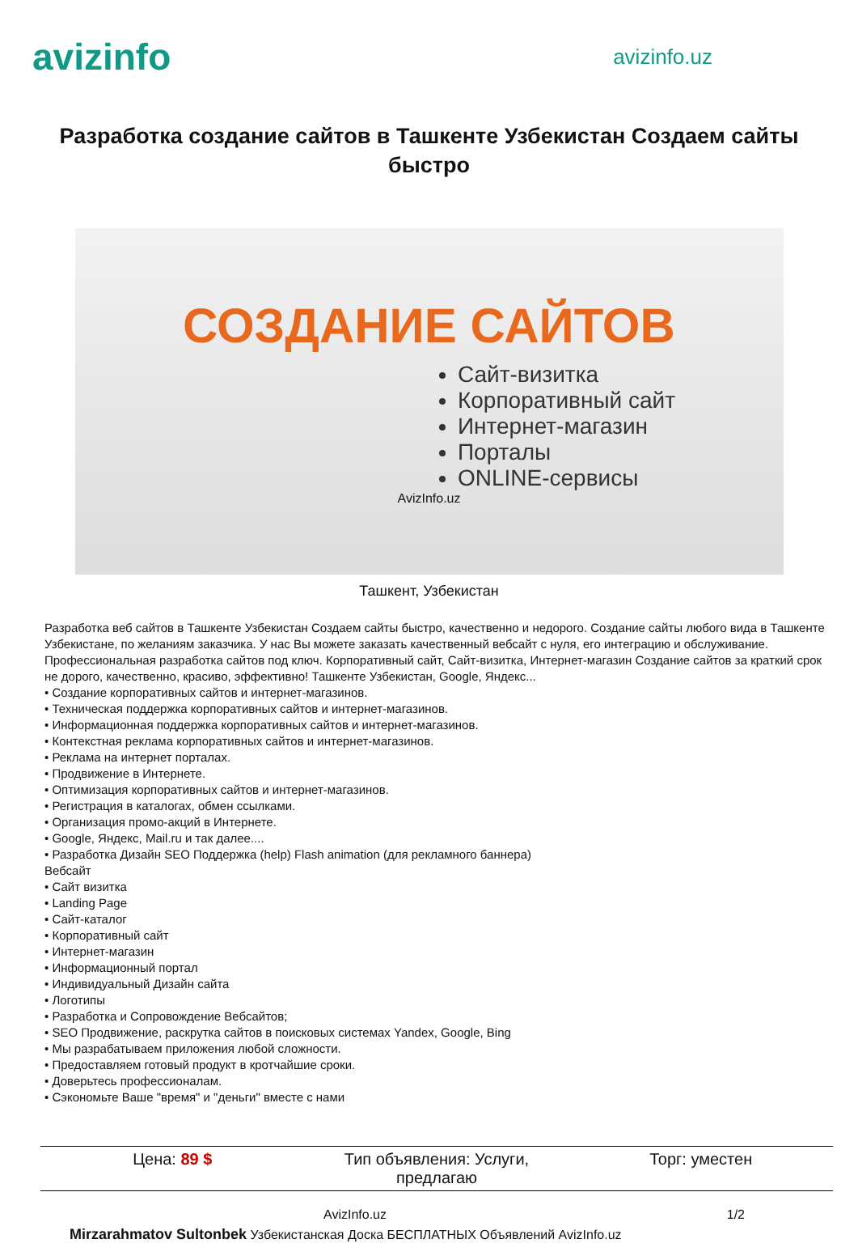avizinfo
avizinfo.uz
Разработка создание сайтов в Ташкенте Узбекистан Создаем сайты быстро
СОЗДАНИЕ САЙТОВ
Сайт-визитка
Корпоративный сайт
Интернет-магазин
Порталы
ONLINE-сервисы
AvizInfo.uz
Ташкент, Узбекистан
Разработка веб сайтов в Ташкенте Узбекистан Создаем сайты быстро, качественно и недорого. Создание сайты любого вида в Ташкенте Узбекистане, по желаниям заказчика. У нас Вы можете заказать качественный вебсайт с нуля, его интеграцию и обслуживание. Профессиональная разработка сайтов под ключ. Корпоративный сайт, Сайт-визитка, Интернет-магазин Создание сайтов за краткий срок не дорого, качественно, красиво, эффективно! Ташкенте Узбекистан, Google, Яндекс...
• Создание корпоративных сайтов и интернет-магазинов.
• Техническая поддержка корпоративных сайтов и интернет-магазинов.
• Информационная поддержка корпоративных сайтов и интернет-магазинов.
• Контекстная реклама корпоративных сайтов и интернет-магазинов.
• Реклама на интернет порталах.
• Продвижение в Интернете.
• Оптимизация корпоративных сайтов и интернет-магазинов.
• Регистрация в каталогах, обмен ссылками.
• Организация промо-акций в Интернете.
• Google, Яндекс, Mail.ru и так далее....
• Разработка Дизайн SEO Поддержка (help) Flash animation (для рекламного баннера)
Вебсайт
• Сайт визитка
• Landing Page
• Сайт-каталог
• Корпоративный сайт
• Интернет-магазин
• Информационный портал
• Индивидуальный Дизайн сайта
• Логотипы
• Разработка и Сопровождение Вебсайтов;
• SEO Продвижение, раскрутка сайтов в поисковых системах Yandex, Google, Bing
• Мы разрабатываем приложения любой сложности.
• Предоставляем готовый продукт в кротчайшие сроки.
• Доверьтесь профессионалам.
• Сэкономьте Ваше "время" и "деньги" вместе с нами
| Цена: 89 $ | Тип объявления: Услуги, предлагаю | Торг: уместен |
AvizInfo.uz 1/2
Mirzarahmatov Sultonbek Узбекистанская Доска БЕСПЛАТНЫХ Объявлений AvizInfo.uz